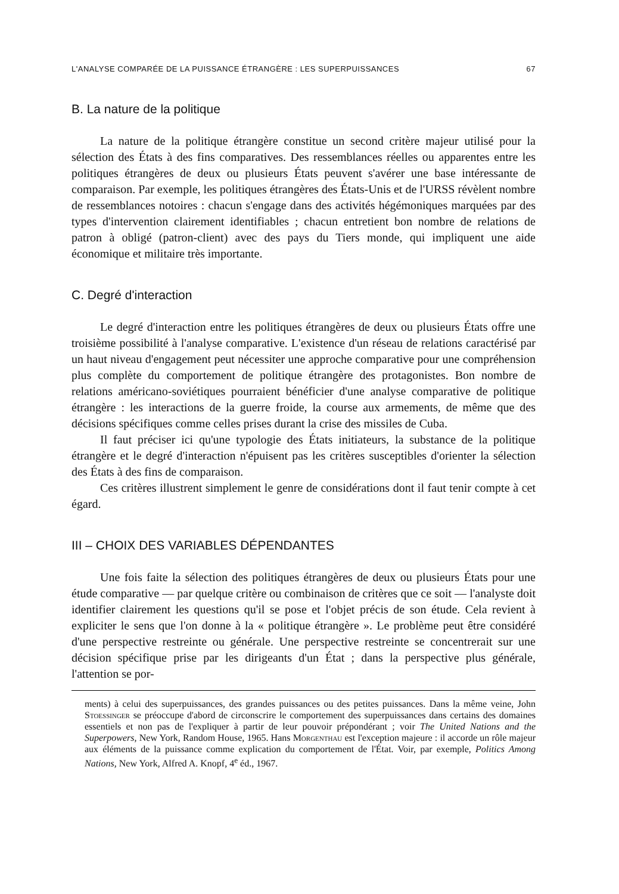L'ANALYSE COMPARÉE DE LA PUISSANCE ÉTRANGÈRE : LES SUPERPUISSANCES 67
B. La nature de la politique
La nature de la politique étrangère constitue un second critère majeur utilisé pour la sélection des États à des fins comparatives. Des ressemblances réelles ou apparentes entre les politiques étrangères de deux ou plusieurs États peuvent s'avérer une base intéressante de comparaison. Par exemple, les politiques étrangères des États-Unis et de l'URSS révèlent nombre de ressemblances notoires : chacun s'engage dans des activités hégémoniques marquées par des types d'intervention clairement identifiables ; chacun entretient bon nombre de relations de patron à obligé (patron-client) avec des pays du Tiers monde, qui impliquent une aide économique et militaire très importante.
C. Degré d'interaction
Le degré d'interaction entre les politiques étrangères de deux ou plusieurs États offre une troisième possibilité à l'analyse comparative. L'existence d'un réseau de relations caractérisé par un haut niveau d'engagement peut nécessiter une approche comparative pour une compréhension plus complète du comportement de politique étrangère des protagonistes. Bon nombre de relations américano-soviétiques pourraient bénéficier d'une analyse comparative de politique étrangère : les interactions de la guerre froide, la course aux armements, de même que des décisions spécifiques comme celles prises durant la crise des missiles de Cuba.
Il faut préciser ici qu'une typologie des États initiateurs, la substance de la politique étrangère et le degré d'interaction n'épuisent pas les critères susceptibles d'orienter la sélection des États à des fins de comparaison.
Ces critères illustrent simplement le genre de considérations dont il faut tenir compte à cet égard.
III – CHOIX DES VARIABLES DÉPENDANTES
Une fois faite la sélection des politiques étrangères de deux ou plusieurs États pour une étude comparative — par quelque critère ou combinaison de critères que ce soit — l'analyste doit identifier clairement les questions qu'il se pose et l'objet précis de son étude. Cela revient à expliciter le sens que l'on donne à la « politique étrangère ». Le problème peut être considéré d'une perspective restreinte ou générale. Une perspective restreinte se concentrerait sur une décision spécifique prise par les dirigeants d'un État ; dans la perspective plus générale, l'attention se por-
ments) à celui des superpuissances, des grandes puissances ou des petites puissances. Dans la même veine, John Stoessinger se préoccupe d'abord de circonscrire le comportement des superpuissances dans certains des domaines essentiels et non pas de l'expliquer à partir de leur pouvoir prépondérant ; voir The United Nations and the Superpowers, New York, Random House, 1965. Hans Morgenthau est l'exception majeure : il accorde un rôle majeur aux éléments de la puissance comme explication du comportement de l'État. Voir, par exemple, Politics Among Nations, New York, Alfred A. Knopf, 4<sup>e</sup> éd., 1967.